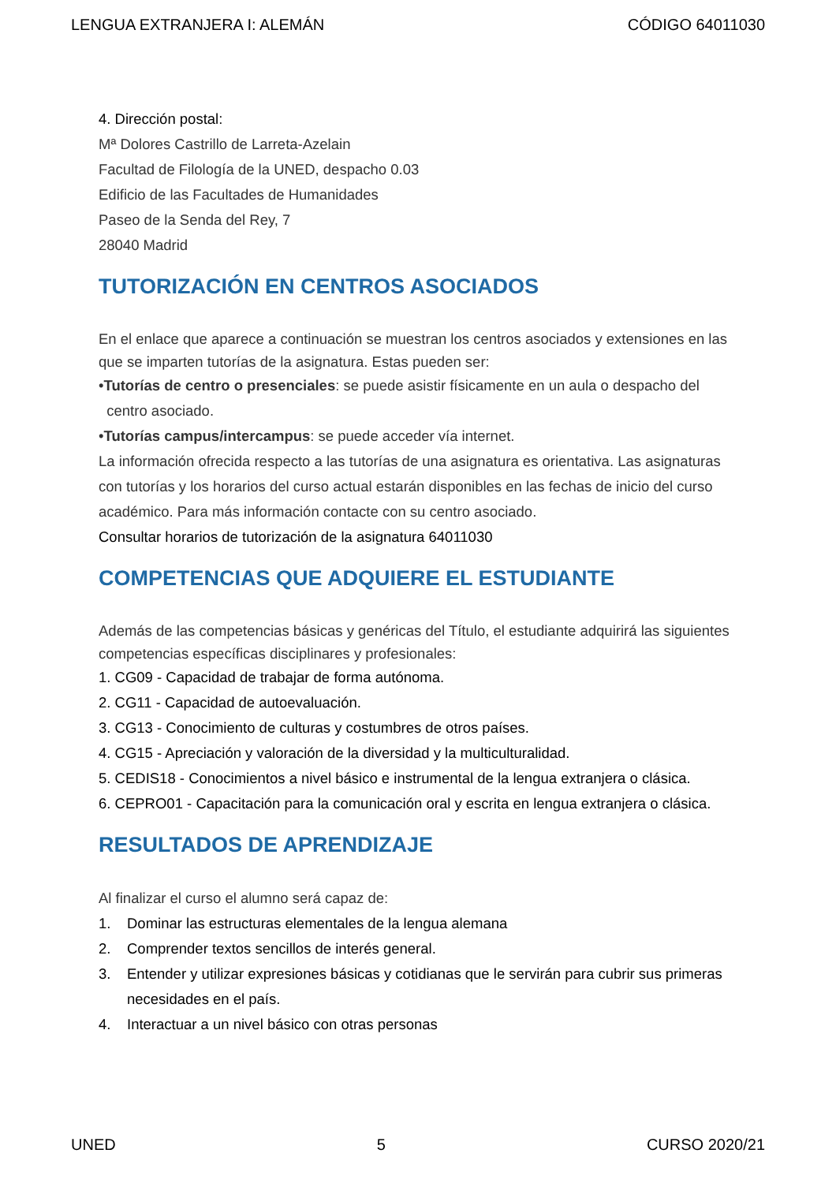LENGUA EXTRANJERA I: ALEMÁN CÓDIGO 64011030
4. Dirección postal:
Mª Dolores Castrillo de Larreta-Azelain
Facultad de Filología de la UNED, despacho 0.03
Edificio de las Facultades de Humanidades
Paseo de la Senda del Rey, 7
28040 Madrid
TUTORIZACIÓN EN CENTROS ASOCIADOS
En el enlace que aparece a continuación se muestran los centros asociados y extensiones en las que se imparten tutorías de la asignatura. Estas pueden ser:
•Tutorías de centro o presenciales: se puede asistir físicamente en un aula o despacho del
centro asociado.
•Tutorías campus/intercampus: se puede acceder vía internet.
La información ofrecida respecto a las tutorías de una asignatura es orientativa. Las asignaturas con tutorías y los horarios del curso actual estarán disponibles en las fechas de inicio del curso académico. Para más información contacte con su centro asociado.
Consultar horarios de tutorización de la asignatura 64011030
COMPETENCIAS QUE ADQUIERE EL ESTUDIANTE
Además de las competencias básicas y genéricas del Título, el estudiante adquirirá las siguientes competencias específicas disciplinares y profesionales:
1. CG09 - Capacidad de trabajar de forma autónoma.
2. CG11 - Capacidad de autoevaluación.
3. CG13 - Conocimiento de culturas y costumbres de otros países.
4. CG15 - Apreciación y valoración de la diversidad y la multiculturalidad.
5. CEDIS18 - Conocimientos a nivel básico e instrumental de la lengua extranjera o clásica.
6. CEPRO01 - Capacitación para la comunicación oral y escrita en lengua extranjera o clásica.
RESULTADOS DE APRENDIZAJE
Al finalizar el curso el alumno será capaz de:
1. Dominar las estructuras elementales de la lengua alemana
2. Comprender textos sencillos de interés general.
3. Entender y utilizar expresiones básicas y cotidianas que le servirán para cubrir sus primeras necesidades en el país.
4. Interactuar a un nivel básico con otras personas
UNED 5 CURSO 2020/21